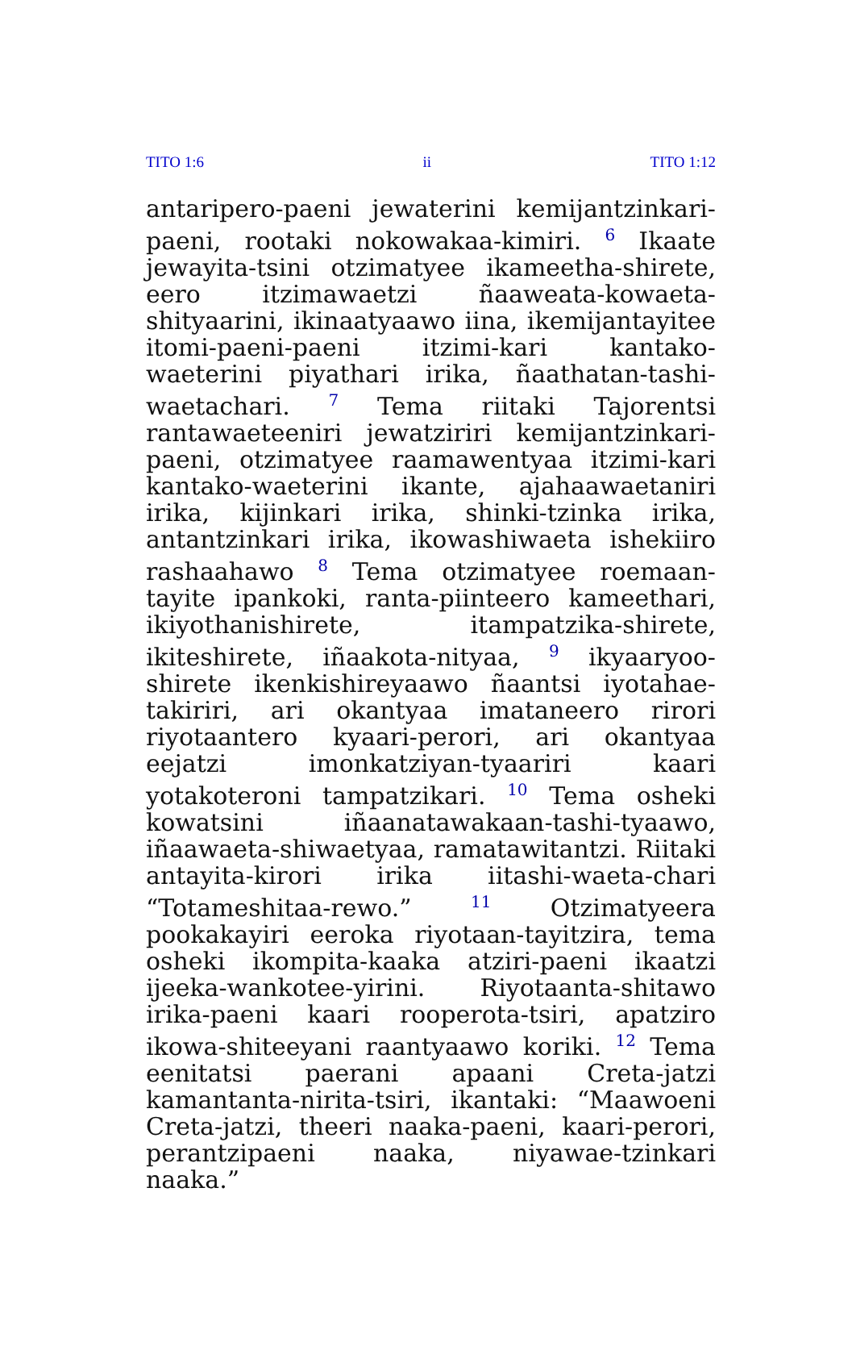TITO 1:6 ii TITO 1:12
antaripero-paeni jewaterini kemijantzinkari-paeni, rootaki nokowakaa-kimiri. <sup>6</sup> Ikaate jewayita-tsini otzimatyee ikameetha-shirete, eero itzimawaetzi ñaaweata-kowaeta-shityaarini, ikinaatyaawo iina, ikemijantayitee itomi-paeni-paeni itzimi-kari kantako-waeterini piyathari irika, ñaathatan-tashi-waetachari. <sup>7</sup> Tema riitaki Tajorentsi rantawaeteeniri jewatziriri kemijantzinkari-paeni, otzimatyee raamawentyaa itzimi-kari kantako-waeterini ikante, ajahaawaetaniri irika, kijinkari irika, shinki-tzinka irika, antantzinkari irika, ikowashiwaeta ishekiiro rashaahawo <sup>8</sup> Tema otzimatyee roemaan-tayite ipankoki, ranta-piinteero kameethari, ikiyothanishirete, itampatzika-shirete, ikiteshirete, iñaakota-nityaa, <sup>9</sup> ikyaaryoo-shirete ikenkishireyaawo ñaantsi iyotahae-takiriri, ari okantyaa imataneero rirori riyotaantero kyaari-perori, ari okantyaa eejatzi imonkatziyan-tyaariri kaari yotakoteroni tampatzikari. <sup>10</sup> Tema osheki kowatsini iñaanatawakaan-tashi-tyaawo, iñaawaeta-shiwaetyaa, ramatawitantzi. Riitaki antayita-kirori irika iitashi-waeta-chari “Totameshitaa-rewo.” <sup>11</sup> Otzimatyeera pookakayiri eeroka riyotaan-tayitzira, tema osheki ikompita-kaaka atziri-paeni ikaatzi ijeeka-wankotee-yirini. Riyotaanta-shitawo irika-paeni kaari rooperota-tsiri, apatziro ikowa-shiteeyani raantyaawo koriki. <sup>12</sup> Tema eenitatsi paerani apaani Creta-jatzi kamantanta-nirita-tsiri, ikantaki: “Maawoeni Creta-jatzi, theeri naaka-paeni, kaari-perori, perantzipaeni naaka, niyawae-tzinkari naaka.”